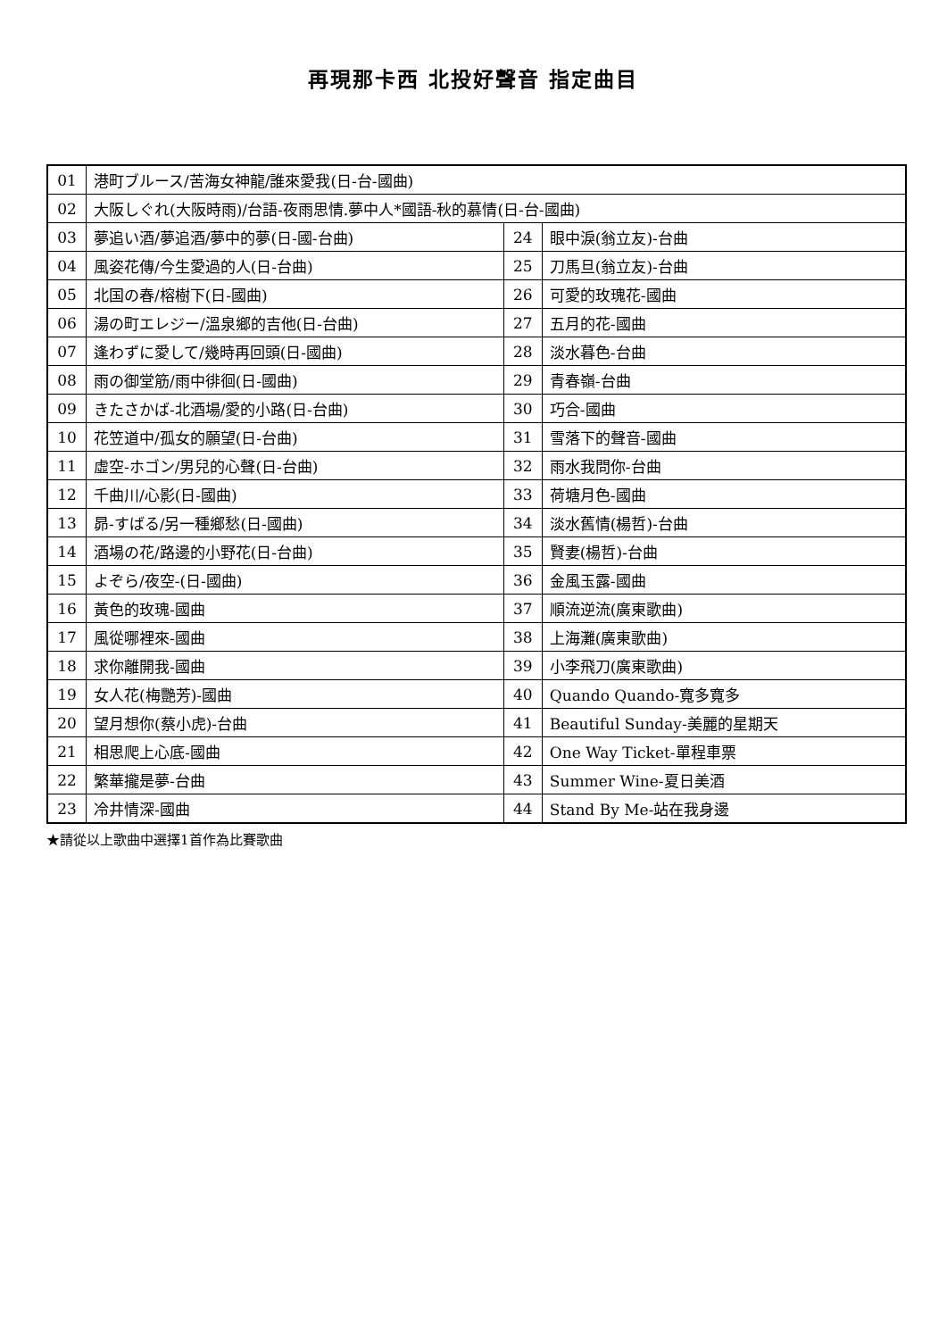再現那卡西 北投好聲音 指定曲目
| 01 | 港町ブルース/苦海女神龍/誰來愛我(日-台-國曲) | | |
| 02 | 大阪しぐれ(大阪時雨)/台語-夜雨思情.夢中人*國語-秋的慕情(日-台-國曲) | | |
| 03 | 夢追い酒/夢追酒/夢中的夢(日-國-台曲) | 24 | 眼中淚(翁立友)-台曲 |
| 04 | 風姿花傳/今生愛過的人(日-台曲) | 25 | 刀馬旦(翁立友)-台曲 |
| 05 | 北国の春/榕樹下(日-國曲) | 26 | 可愛的玫瑰花-國曲 |
| 06 | 湯の町エレジー/溫泉鄉的吉他(日-台曲) | 27 | 五月的花-國曲 |
| 07 | 逢わずに愛して/幾時再回頭(日-國曲) | 28 | 淡水暮色-台曲 |
| 08 | 雨の御堂筋/雨中徘徊(日-國曲) | 29 | 青春嶺-台曲 |
| 09 | きたさかば-北酒場/愛的小路(日-台曲) | 30 | 巧合-國曲 |
| 10 | 花笠道中/孤女的願望(日-台曲) | 31 | 雪落下的聲音-國曲 |
| 11 | 虛空-ホゴン/男兒的心聲(日-台曲) | 32 | 雨水我問你-台曲 |
| 12 | 千曲川/心影(日-國曲) | 33 | 荷塘月色-國曲 |
| 13 | 昴-すばる/另一種鄉愁(日-國曲) | 34 | 淡水舊情(楊哲)-台曲 |
| 14 | 酒場の花/路邊的小野花(日-台曲) | 35 | 賢妻(楊哲)-台曲 |
| 15 | よぞら/夜空-(日-國曲) | 36 | 金風玉露-國曲 |
| 16 | 黃色的玫瑰-國曲 | 37 | 順流逆流(廣東歌曲) |
| 17 | 風從哪裡來-國曲 | 38 | 上海灘(廣東歌曲) |
| 18 | 求你離開我-國曲 | 39 | 小李飛刀(廣東歌曲) |
| 19 | 女人花(梅艷芳)-國曲 | 40 | Quando Quando-寬多寬多 |
| 20 | 望月想你(蔡小虎)-台曲 | 41 | Beautiful Sunday-美麗的星期天 |
| 21 | 相思爬上心底-國曲 | 42 | One Way Ticket-單程車票 |
| 22 | 繁華攏是夢-台曲 | 43 | Summer Wine-夏日美酒 |
| 23 | 冷井情深-國曲 | 44 | Stand By Me-站在我身邊 |
★請從以上歌曲中選擇1首作為比賽歌曲